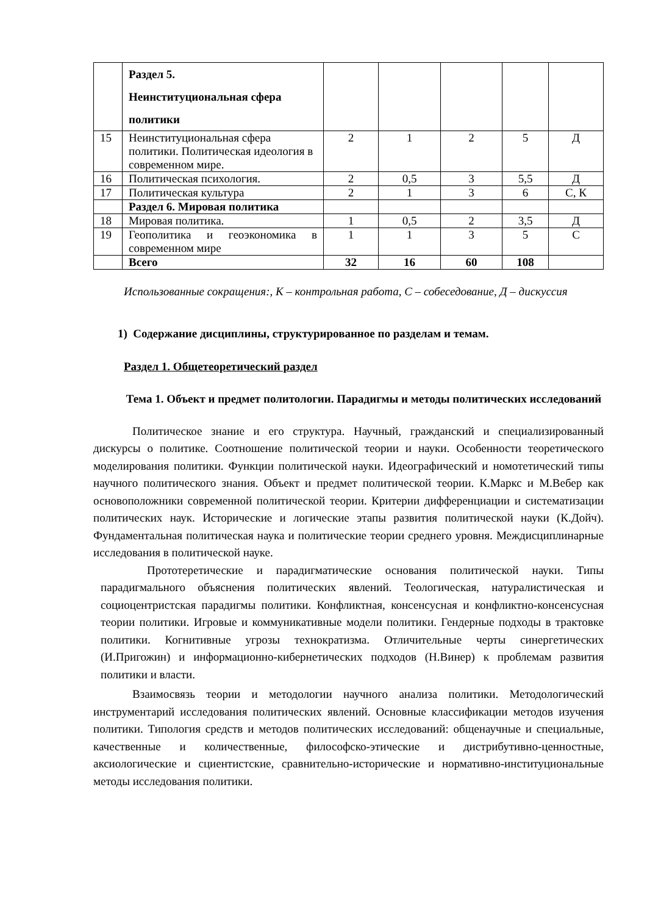| | Раздел 5. Неинституциональная сфера политики | | | | | |
| 15 | Неинституциональная сфера политики. Политическая идеология в современном мире. | 2 | 1 | 2 | 5 | Д |
| 16 | Политическая психология. | 2 | 0,5 | 3 | 5,5 | Д |
| 17 | Политическая культура | 2 | 1 | 3 | 6 | С, К |
| | Раздел 6. Мировая политика | | | | | |
| 18 | Мировая политика. | 1 | 0,5 | 2 | 3,5 | Д |
| 19 | Геополитика и геоэкономика в современном мире | 1 | 1 | 3 | 5 | С |
| | Всего | 32 | 16 | 60 | 108 | |
Использованные сокращения:, К – контрольная работа, С – собеседование, Д – дискуссия
1) Содержание дисциплины, структурированное по разделам и темам.
Раздел 1. Общетеоретический раздел
Тема 1. Объект и предмет политологии. Парадигмы и методы политических исследований
Политическое знание и его структура. Научный, гражданский и специализированный дискурсы о политике. Соотношение политической теории и науки. Особенности теоретического моделирования политики. Функции политической науки. Идеографический и номотетический типы научного политического знания. Объект и предмет политической теории. К.Маркс и М.Вебер как основоположники современной политической теории. Критерии дифференциации и систематизации политических наук. Исторические и логические этапы развития политической науки (К.Дойч). Фундаментальная политическая наука и политические теории среднего уровня. Междисциплинарные исследования в политической науке.
Прототеретические и парадигматические основания политической науки. Типы парадигмального объяснения политических явлений. Теологическая, натуралистическая и социоцентристская парадигмы политики. Конфликтная, консенсусная и конфликтно-консенсусная теории политики. Игровые и коммуникативные модели политики. Гендерные подходы в трактовке политики. Когнитивные угрозы технократизма. Отличительные черты синергетических (И.Пригожин) и информационно-кибернетических подходов (Н.Винер) к проблемам развития политики и власти.
Взаимосвязь теории и методологии научного анализа политики. Методологический инструментарий исследования политических явлений. Основные классификации методов изучения политики. Типология средств и методов политических исследований: общенаучные и специальные, качественные и количественные, философско-этические и дистрибутивно-ценностные, аксиологические и сциентистские, сравнительно-исторические и нормативно-институциональные методы исследования политики.